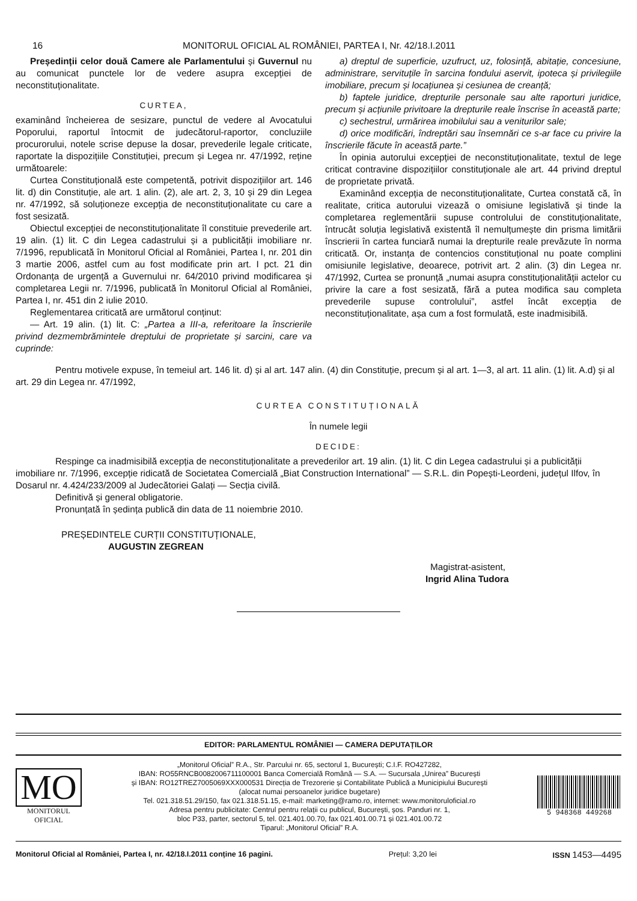16 MONITORUL OFICIAL AL ROMÂNIEI, PARTEA I, Nr. 42/18.I.2011
Președinții celor două Camere ale Parlamentului și Guvernul nu au comunicat punctele lor de vedere asupra excepției de neconstituționalitate.
CURTEA,
examinând încheierea de sesizare, punctul de vedere al Avocatului Poporului, raportul întocmit de judecătorul-raportor, concluziile procurorului, notele scrise depuse la dosar, prevederile legale criticate, raportate la dispozițiile Constituției, precum și Legea nr. 47/1992, reține următoarele:
Curtea Constituțională este competentă, potrivit dispozițiilor art. 146 lit. d) din Constituție, ale art. 1 alin. (2), ale art. 2, 3, 10 și 29 din Legea nr. 47/1992, să soluționeze excepția de neconstituționalitate cu care a fost sesizată.
Obiectul excepției de neconstituționalitate îl constituie prevederile art. 19 alin. (1) lit. C din Legea cadastrului și a publicității imobiliare nr. 7/1996, republicată în Monitorul Oficial al României, Partea I, nr. 201 din 3 martie 2006, astfel cum au fost modificate prin art. I pct. 21 din Ordonanța de urgență a Guvernului nr. 64/2010 privind modificarea și completarea Legii nr. 7/1996, publicată în Monitorul Oficial al României, Partea I, nr. 451 din 2 iulie 2010.
Reglementarea criticată are următorul conținut:
— Art. 19 alin. (1) lit. C: „Partea a III-a, referitoare la înscrierile privind dezmembrămintele dreptului de proprietate și sarcini, care va cuprinde:
a) dreptul de superficie, uzufruct, uz, folosință, abitație, concesiune, administrare, servituțile în sarcina fondului aservit, ipoteca și privilegiile imobiliare, precum și locațiunea și cesiunea de creanță;
b) faptele juridice, drepturile personale sau alte raporturi juridice, precum și acțiunile privitoare la drepturile reale înscrise în această parte;
c) sechestrul, urmărirea imobilului sau a veniturilor sale;
d) orice modificări, îndreptări sau însemnări ce s-ar face cu privire la înscrierile făcute în această parte.”
În opinia autorului excepției de neconstituționalitate, textul de lege criticat contravine dispozițiilor constituționale ale art. 44 privind dreptul de proprietate privată.
Examinând excepția de neconstituționalitate, Curtea constată că, în realitate, critica autorului vizează o omisiune legislativă și tinde la completarea reglementării supuse controlului de constituționalitate, întrucât soluția legislativă existentă îl nemulțumește din prisma limitării înscrierii în cartea funciară numai la drepturile reale prevăzute în norma criticată. Or, instanța de contencios constituțional nu poate complini omisiunile legislative, deoarece, potrivit art. 2 alin. (3) din Legea nr. 47/1992, Curtea se pronunță „numai asupra constituționalității actelor cu privire la care a fost sesizată, fără a putea modifica sau completa prevederile supuse controlului”, astfel încât excepția de neconstituționalitate, așa cum a fost formulată, este inadmisibilă.
Pentru motivele expuse, în temeiul art. 146 lit. d) și al art. 147 alin. (4) din Constituție, precum și al art. 1—3, al art. 11 alin. (1) lit. A.d) și al art. 29 din Legea nr. 47/1992,
CURTEA CONSTITUȚIONALĂ
În numele legii
DECIDE:
Respinge ca inadmisibilă excepția de neconstituționalitate a prevederilor art. 19 alin. (1) lit. C din Legea cadastrului și a publicității imobiliare nr. 7/1996, excepție ridicată de Societatea Comercială „Biat Construction International” — S.R.L. din Popești-Leordeni, județul Ilfov, în Dosarul nr. 4.424/233/2009 al Judecătoriei Galați — Secția civilă.
Definitivă și general obligatorie.
Pronunțată în ședința publică din data de 11 noiembrie 2010.
PREȘEDINTELE CURȚII CONSTITUȚIONALE,
AUGUSTIN ZEGREAN
Magistrat-asistent,
Ingrid Alina Tudora
EDITOR: PARLAMENTUL ROMÂNIEI — CAMERA DEPUTAȚILOR
MO
MONITORUL
OFICIAL
„Monitorul Oficial” R.A., Str. Parcului nr. 65, sectorul 1, București; C.I.F. RO427282,
IBAN: RO55RNCB0082006711100001 Banca Comercială Română — S.A. — Sucursala „Unirea” București
și IBAN: RO12TREZ7005069XXX000531 Direcția de Trezorerie și Contabilitate Publică a Municipiului București
(alocat numai persoanelor juridice bugetare)
Tel. 021.318.51.29/150, fax 021.318.51.15, e-mail: marketing@ramo.ro, internet: www.monitoruloficial.ro
Adresa pentru publicitate: Centrul pentru relații cu publicul, București, șos. Panduri nr. 1,
bloc P33, parter, sectorul 5, tel. 021.401.00.70, fax 021.401.00.71 și 021.401.00.72
Tiparul: „Monitorul Oficial” R.A.
5 948368 449268
Monitorul Oficial al României, Partea I, nr. 42/18.I.2011 conține 16 pagini. Prețul: 3,20 lei ISSN 1453—4495